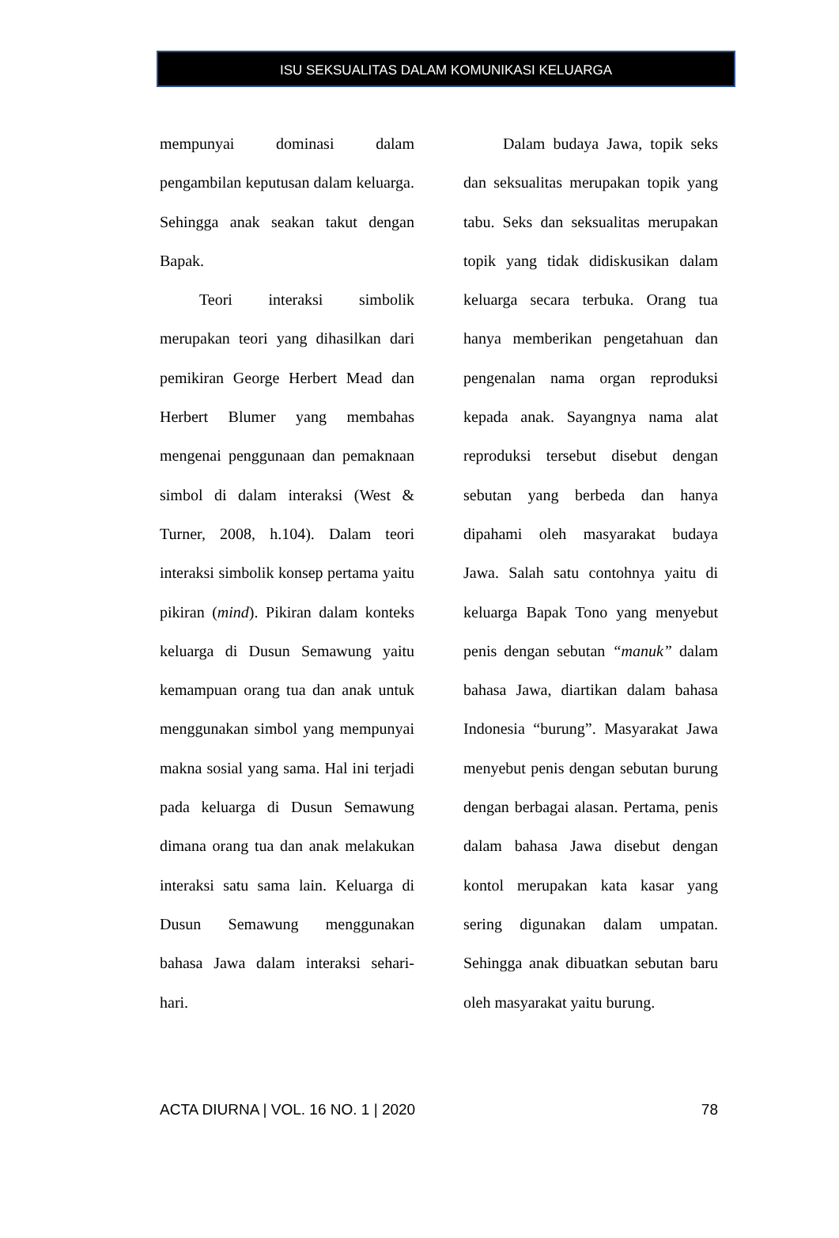ISU SEKSUALITAS DALAM KOMUNIKASI KELUARGA
mempunyai dominasi dalam pengambilan keputusan dalam keluarga. Sehingga anak seakan takut dengan Bapak.
Teori interaksi simbolik merupakan teori yang dihasilkan dari pemikiran George Herbert Mead dan Herbert Blumer yang membahas mengenai penggunaan dan pemaknaan simbol di dalam interaksi (West & Turner, 2008, h.104). Dalam teori interaksi simbolik konsep pertama yaitu pikiran (mind). Pikiran dalam konteks keluarga di Dusun Semawung yaitu kemampuan orang tua dan anak untuk menggunakan simbol yang mempunyai makna sosial yang sama. Hal ini terjadi pada keluarga di Dusun Semawung dimana orang tua dan anak melakukan interaksi satu sama lain. Keluarga di Dusun Semawung menggunakan bahasa Jawa dalam interaksi sehari-hari.
Dalam budaya Jawa, topik seks dan seksualitas merupakan topik yang tabu. Seks dan seksualitas merupakan topik yang tidak didiskusikan dalam keluarga secara terbuka. Orang tua hanya memberikan pengetahuan dan pengenalan nama organ reproduksi kepada anak. Sayangnya nama alat reproduksi tersebut disebut dengan sebutan yang berbeda dan hanya dipahami oleh masyarakat budaya Jawa. Salah satu contohnya yaitu di keluarga Bapak Tono yang menyebut penis dengan sebutan “manuk” dalam bahasa Jawa, diartikan dalam bahasa Indonesia “burung”. Masyarakat Jawa menyebut penis dengan sebutan burung dengan berbagai alasan. Pertama, penis dalam bahasa Jawa disebut dengan kontol merupakan kata kasar yang sering digunakan dalam umpatan. Sehingga anak dibuatkan sebutan baru oleh masyarakat yaitu burung.
ACTA DIURNA | VOL. 16 NO. 1 | 2020 78